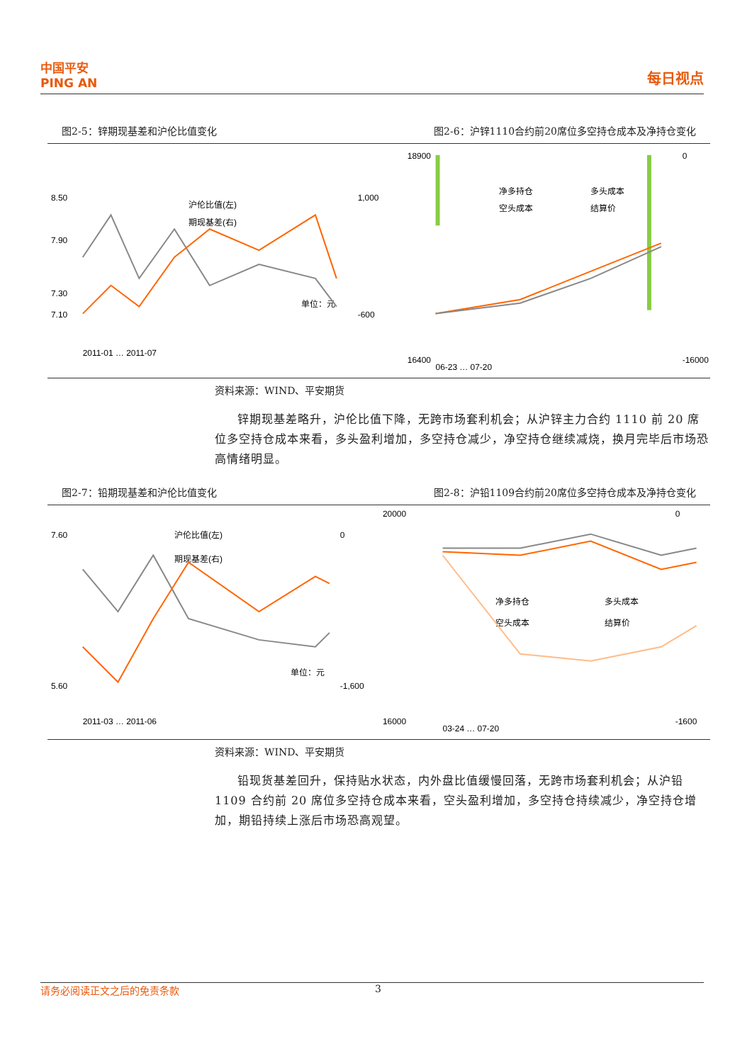中国平安
PING AN
每日视点
图2-5：锌期现基差和沪伦比值变化 图2-6：沪锌1110合约前20席位多空持仓成本及净持仓变化
8.50
7.90
7.30
7.10
1,000
-600
沪伦比值(左)
期现基差(右)
单位：元
2011-01 … 2011-07
18900
16400
0
-16000
净多持仓
多头成本
空头成本
结算价
06-23 … 07-20
资料来源：WIND、平安期货
锌期现基差略升，沪伦比值下降，无跨市场套利机会；从沪锌主力合约 1110 前 20 席位多空持仓成本来看，多头盈利增加，多空持仓减少，净空持仓继续减烧，换月完毕后市场恐高情绪明显。
图2-7：铅期现基差和沪伦比值变化 图2-8：沪铅1109合约前20席位多空持仓成本及净持仓变化
7.60
5.60
0
-1,600
沪伦比值(左)
期现基差(右)
单位：元
2011-03 … 2011-06
20000
16000
0
-1600
净多持仓
多头成本
空头成本
结算价
03-24 … 07-20
资料来源：WIND、平安期货
铅现货基差回升，保持贴水状态，内外盘比值缓慢回落，无跨市场套利机会；从沪铅 1109 合约前 20 席位多空持仓成本来看，空头盈利增加，多空持仓持续减少，净空持仓增加，期铅持续上涨后市场恐高观望。
请务必阅读正文之后的免责条款 3